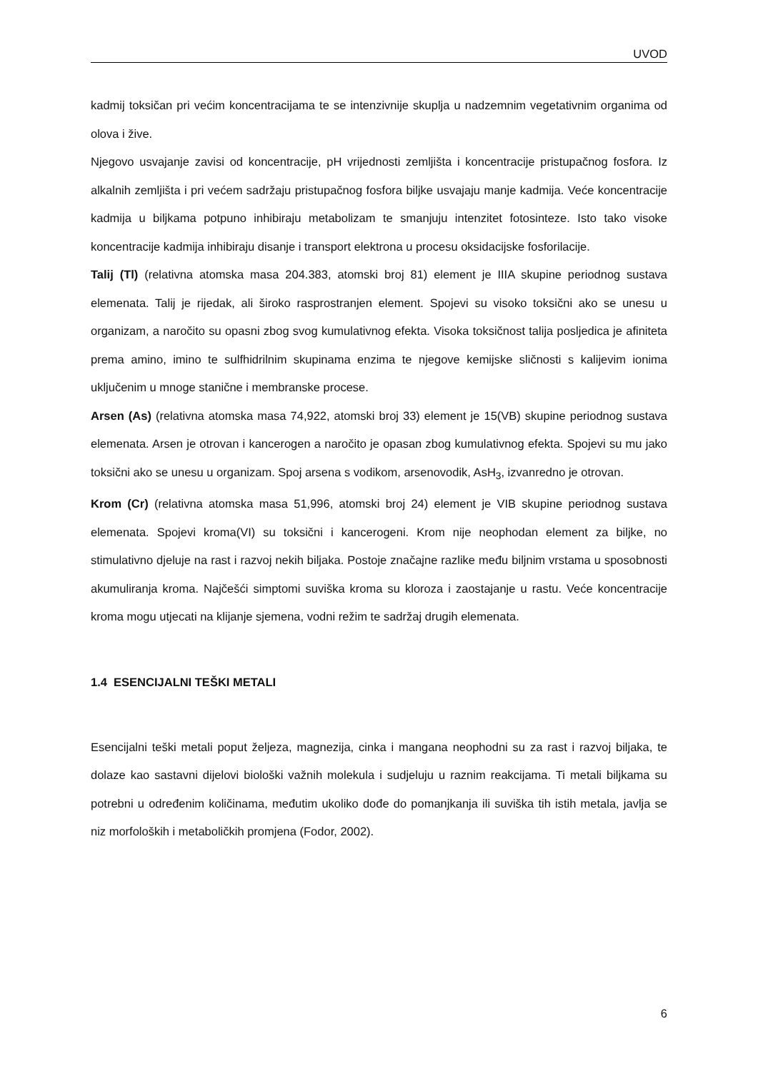UVOD
kadmij toksičan pri većim koncentracijama te se intenzivnije skuplja u nadzemnim vegetativnim organima od olova i žive.
Njegovo usvajanje zavisi od koncentracije, pH vrijednosti zemljišta i koncentracije pristupačnog fosfora. Iz alkalnih zemljišta i pri većem sadržaju pristupačnog fosfora biljke usvajaju manje kadmija. Veće koncentracije kadmija u biljkama potpuno inhibiraju metabolizam te smanjuju intenzitet fotosinteze. Isto tako visoke koncentracije kadmija inhibiraju disanje i transport elektrona u procesu oksidacijske fosforilacije.
Talij (Tl) (relativna atomska masa 204.383, atomski broj 81) element je IIIA skupine periodnog sustava elemenata. Talij je rijedak, ali široko rasprostranjen element. Spojevi su visoko toksični ako se unesu u organizam, a naročito su opasni zbog svog kumulativnog efekta. Visoka toksičnost talija posljedica je afiniteta prema amino, imino te sulfhidrilnim skupinama enzima te njegove kemijske sličnosti s kalijevim ionima uključenim u mnoge stanične i membranske procese.
Arsen (As) (relativna atomska masa 74,922, atomski broj 33) element je 15(VB) skupine periodnog sustava elemenata. Arsen je otrovan i kancerogen a naročito je opasan zbog kumulativnog efekta. Spojevi su mu jako toksični ako se unesu u organizam. Spoj arsena s vodikom, arsenovodik, AsH<sub>3</sub>, izvanredno je otrovan.
Krom (Cr) (relativna atomska masa 51,996, atomski broj 24) element je VIB skupine periodnog sustava elemenata. Spojevi kroma(VI) su toksični i kancerogeni. Krom nije neophodan element za biljke, no stimulativno djeluje na rast i razvoj nekih biljaka. Postoje značajne razlike među biljnim vrstama u sposobnosti akumuliranja kroma. Najčešći simptomi suviška kroma su kloroza i zaostajanje u rastu. Veće koncentracije kroma mogu utjecati na klijanje sjemena, vodni režim te sadržaj drugih elemenata.
1.4 ESENCIJALNI TEŠKI METALI
Esencijalni teški metali poput željeza, magnezija, cinka i mangana neophodni su za rast i razvoj biljaka, te dolaze kao sastavni dijelovi biološki važnih molekula i sudjeluju u raznim reakcijama. Ti metali biljkama su potrebni u određenim količinama, međutim ukoliko dođe do pomanjkanja ili suviška tih istih metala, javlja se niz morfoloških i metaboličkih promjena (Fodor, 2002).
6